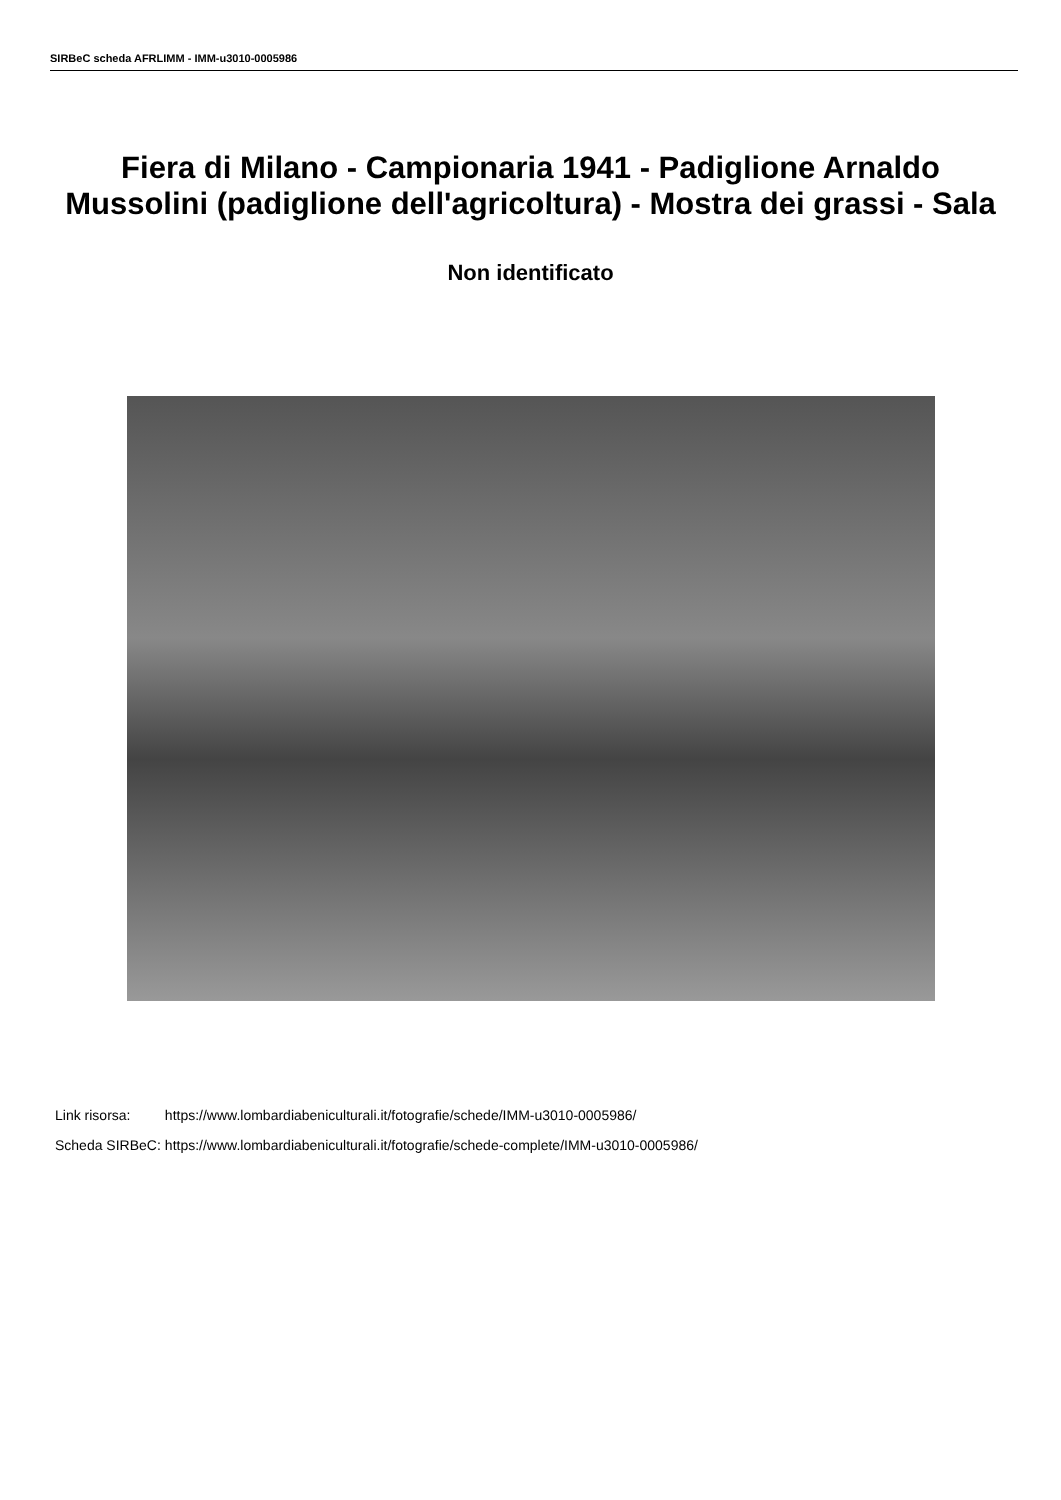SIRBeC scheda AFRLIMM - IMM-u3010-0005986
Fiera di Milano - Campionaria 1941 - Padiglione Arnaldo Mussolini (padiglione dell'agricoltura) - Mostra dei grassi - Sala
Non identificato
| Link risorsa: | https://www.lombardiabeniculturali.it/fotografie/schede/IMM-u3010-0005986/ |
| Scheda SIRBeC: | https://www.lombardiabeniculturali.it/fotografie/schede-complete/IMM-u3010-0005986/ |